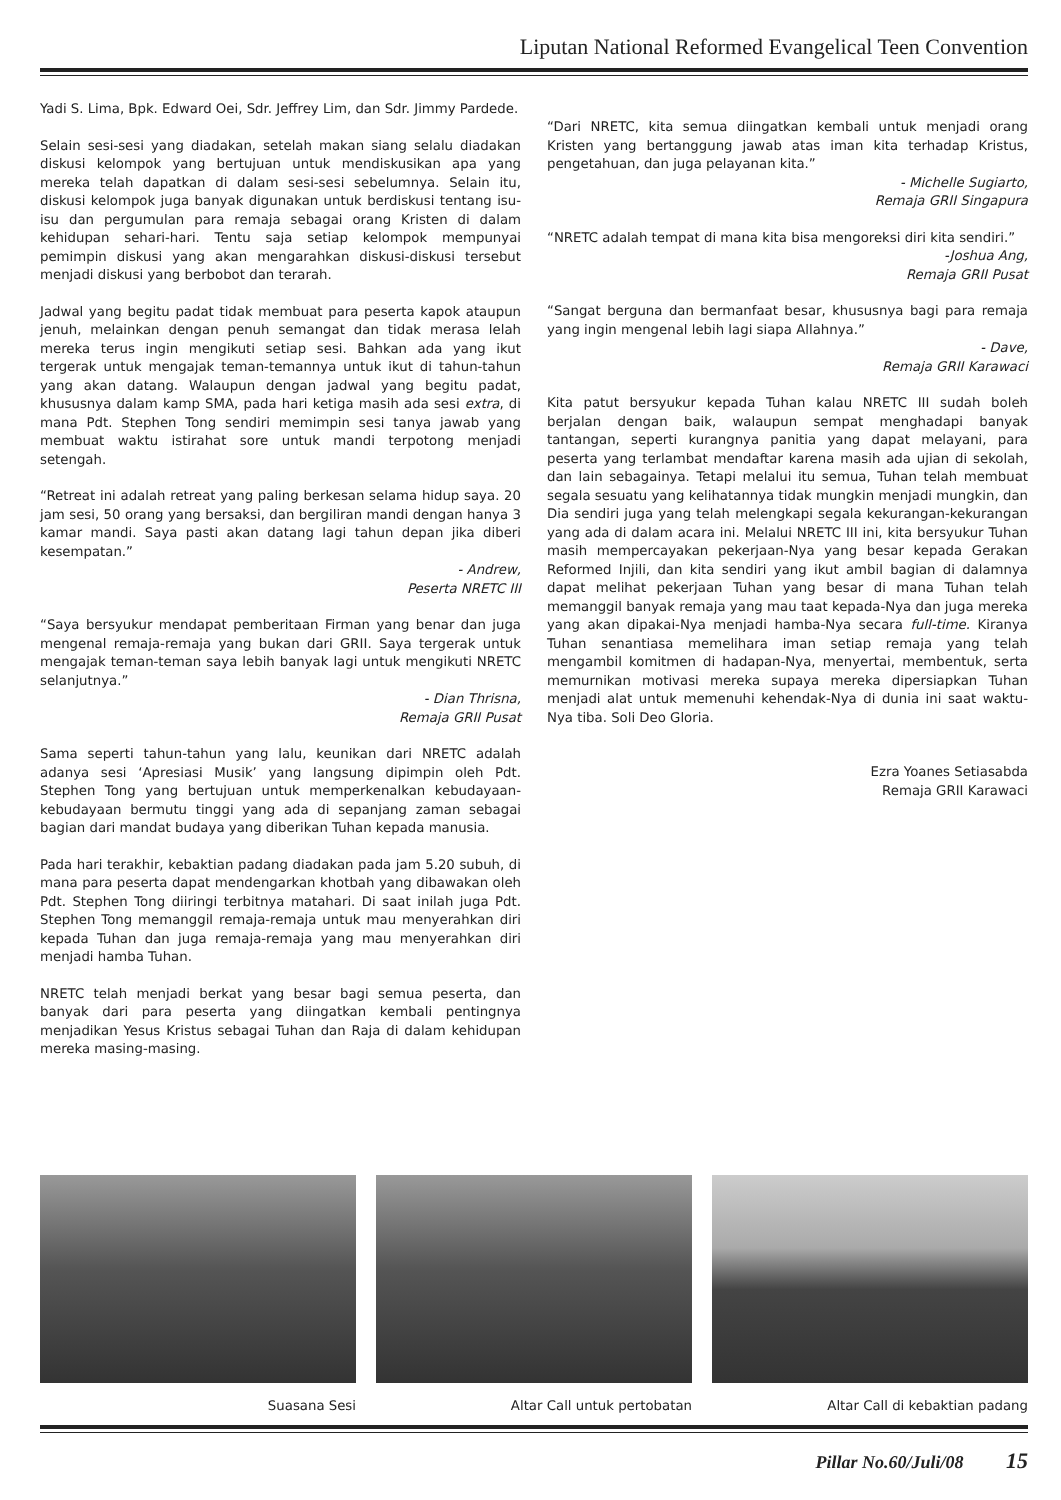Liputan National Reformed Evangelical Teen Convention
Yadi S. Lima, Bpk. Edward Oei, Sdr. Jeffrey Lim, dan Sdr. Jimmy Pardede.
Selain sesi-sesi yang diadakan, setelah makan siang selalu diadakan diskusi kelompok yang bertujuan untuk mendiskusikan apa yang mereka telah dapatkan di dalam sesi-sesi sebelumnya. Selain itu, diskusi kelompok juga banyak digunakan untuk berdiskusi tentang isu-isu dan pergumulan para remaja sebagai orang Kristen di dalam kehidupan sehari-hari. Tentu saja setiap kelompok mempunyai pemimpin diskusi yang akan mengarahkan diskusi-diskusi tersebut menjadi diskusi yang berbobot dan terarah.
Jadwal yang begitu padat tidak membuat para peserta kapok ataupun jenuh, melainkan dengan penuh semangat dan tidak merasa lelah mereka terus ingin mengikuti setiap sesi. Bahkan ada yang ikut tergerak untuk mengajak teman-temannya untuk ikut di tahun-tahun yang akan datang. Walaupun dengan jadwal yang begitu padat, khususnya dalam kamp SMA, pada hari ketiga masih ada sesi extra, di mana Pdt. Stephen Tong sendiri memimpin sesi tanya jawab yang membuat waktu istirahat sore untuk mandi terpotong menjadi setengah.
“Retreat ini adalah retreat yang paling berkesan selama hidup saya. 20 jam sesi, 50 orang yang bersaksi, dan bergiliran mandi dengan hanya 3 kamar mandi. Saya pasti akan datang lagi tahun depan jika diberi kesempatan.”
- Andrew,
Peserta NRETC III
“Saya bersyukur mendapat pemberitaan Firman yang benar dan juga mengenal remaja-remaja yang bukan dari GRII. Saya tergerak untuk mengajak teman-teman saya lebih banyak lagi untuk mengikuti NRETC selanjutnya.”
- Dian Thrisna,
Remaja GRII Pusat
Sama seperti tahun-tahun yang lalu, keunikan dari NRETC adalah adanya sesi ‘Apresiasi Musik’ yang langsung dipimpin oleh Pdt. Stephen Tong yang bertujuan untuk memperkenalkan kebudayaan-kebudayaan bermutu tinggi yang ada di sepanjang zaman sebagai bagian dari mandat budaya yang diberikan Tuhan kepada manusia.
Pada hari terakhir, kebaktian padang diadakan pada jam 5.20 subuh, di mana para peserta dapat mendengarkan khotbah yang dibawakan oleh Pdt. Stephen Tong diiringi terbitnya matahari. Di saat inilah juga Pdt. Stephen Tong memanggil remaja-remaja untuk mau menyerahkan diri kepada Tuhan dan juga remaja-remaja yang mau menyerahkan diri menjadi hamba Tuhan.
NRETC telah menjadi berkat yang besar bagi semua peserta, dan banyak dari para peserta yang diingatkan kembali pentingnya menjadikan Yesus Kristus sebagai Tuhan dan Raja di dalam kehidupan mereka masing-masing.
“Dari NRETC, kita semua diingatkan kembali untuk menjadi orang Kristen yang bertanggung jawab atas iman kita terhadap Kristus, pengetahuan, dan juga pelayanan kita.”
- Michelle Sugiarto,
Remaja GRII Singapura
“NRETC adalah tempat di mana kita bisa mengoreksi diri kita sendiri.”
-Joshua Ang,
Remaja GRII Pusat
“Sangat berguna dan bermanfaat besar, khususnya bagi para remaja yang ingin mengenal lebih lagi siapa Allahnya.”
- Dave,
Remaja GRII Karawaci
Kita patut bersyukur kepada Tuhan kalau NRETC III sudah boleh berjalan dengan baik, walaupun sempat menghadapi banyak tantangan, seperti kurangnya panitia yang dapat melayani, para peserta yang terlambat mendaftar karena masih ada ujian di sekolah, dan lain sebagainya. Tetapi melalui itu semua, Tuhan telah membuat segala sesuatu yang kelihatannya tidak mungkin menjadi mungkin, dan Dia sendiri juga yang telah melengkapi segala kekurangan-kekurangan yang ada di dalam acara ini. Melalui NRETC III ini, kita bersyukur Tuhan masih mempercayakan pekerjaan-Nya yang besar kepada Gerakan Reformed Injili, dan kita sendiri yang ikut ambil bagian di dalamnya dapat melihat pekerjaan Tuhan yang besar di mana Tuhan telah memanggil banyak remaja yang mau taat kepada-Nya dan juga mereka yang akan dipakai-Nya menjadi hamba-Nya secara full-time. Kiranya Tuhan senantiasa memelihara iman setiap remaja yang telah mengambil komitmen di hadapan-Nya, menyertai, membentuk, serta memurnikan motivasi mereka supaya mereka dipersiapkan Tuhan menjadi alat untuk memenuhi kehendak-Nya di dunia ini saat waktu-Nya tiba. Soli Deo Gloria.
Ezra Yoanes Setiasabda
Remaja GRII Karawaci
Suasana Sesi Altar Call untuk pertobatan Altar Call di kebaktian padang
Pillar No.60/Juli/08 15